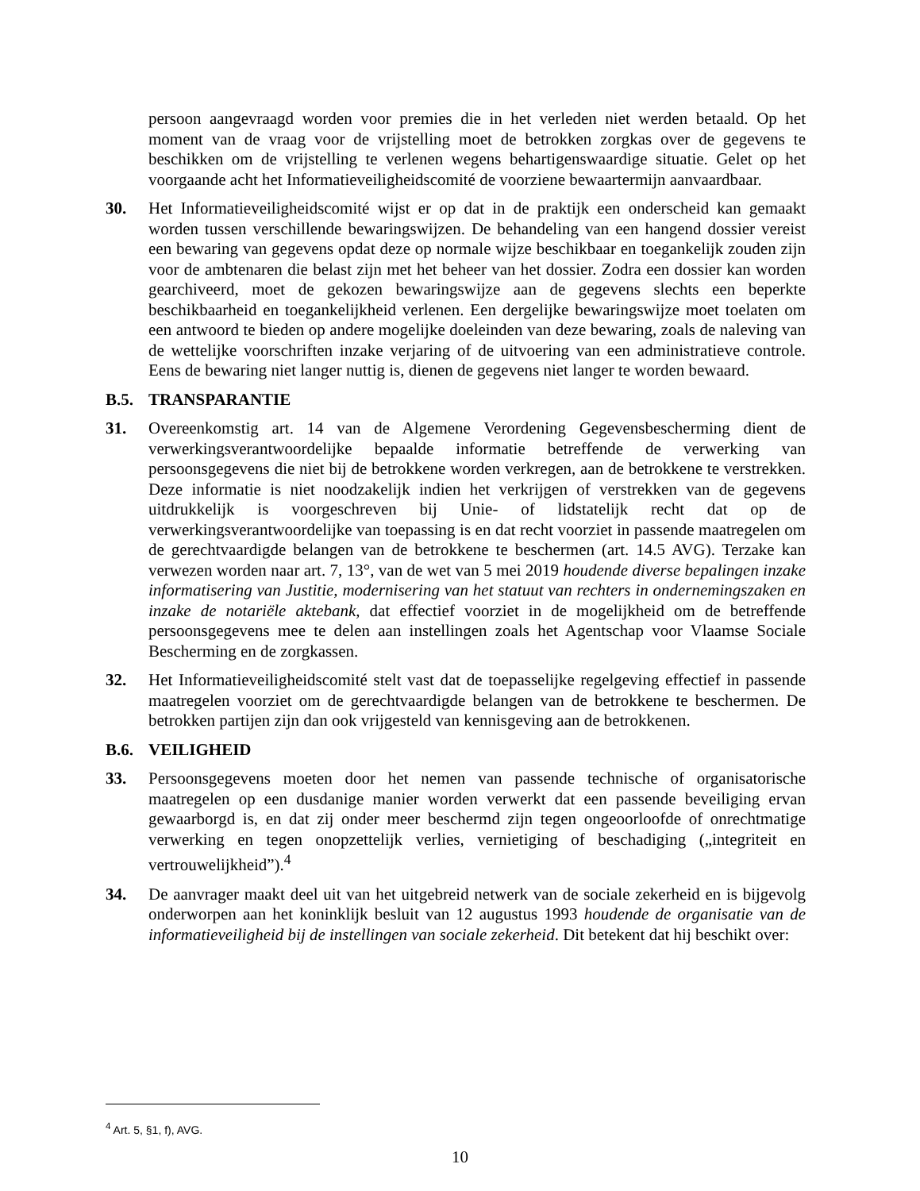persoon aangevraagd worden voor premies die in het verleden niet werden betaald. Op het moment van de vraag voor de vrijstelling moet de betrokken zorgkas over de gegevens te beschikken om de vrijstelling te verlenen wegens behartigenswaardige situatie. Gelet op het voorgaande acht het Informatieveiligheidscomité de voorziene bewaartermijn aanvaardbaar.
30. Het Informatieveiligheidscomité wijst er op dat in de praktijk een onderscheid kan gemaakt worden tussen verschillende bewaringswijzen. De behandeling van een hangend dossier vereist een bewaring van gegevens opdat deze op normale wijze beschikbaar en toegankelijk zouden zijn voor de ambtenaren die belast zijn met het beheer van het dossier. Zodra een dossier kan worden gearchiveerd, moet de gekozen bewaringswijze aan de gegevens slechts een beperkte beschikbaarheid en toegankelijkheid verlenen. Een dergelijke bewaringswijze moet toelaten om een antwoord te bieden op andere mogelijke doeleinden van deze bewaring, zoals de naleving van de wettelijke voorschriften inzake verjaring of de uitvoering van een administratieve controle. Eens de bewaring niet langer nuttig is, dienen de gegevens niet langer te worden bewaard.
B.5. TRANSPARANTIE
31. Overeenkomstig art. 14 van de Algemene Verordening Gegevensbescherming dient de verwerkingsverantwoordelijke bepaalde informatie betreffende de verwerking van persoonsgegevens die niet bij de betrokkene worden verkregen, aan de betrokkene te verstrekken. Deze informatie is niet noodzakelijk indien het verkrijgen of verstrekken van de gegevens uitdrukkelijk is voorgeschreven bij Unie- of lidstatelijk recht dat op de verwerkingsverantwoordelijke van toepassing is en dat recht voorziet in passende maatregelen om de gerechtvaardigde belangen van de betrokkene te beschermen (art. 14.5 AVG). Terzake kan verwezen worden naar art. 7, 13°, van de wet van 5 mei 2019 houdende diverse bepalingen inzake informatisering van Justitie, modernisering van het statuut van rechters in ondernemingszaken en inzake de notariële aktebank, dat effectief voorziet in de mogelijkheid om de betreffende persoonsgegevens mee te delen aan instellingen zoals het Agentschap voor Vlaamse Sociale Bescherming en de zorgkassen.
32. Het Informatieveiligheidscomité stelt vast dat de toepasselijke regelgeving effectief in passende maatregelen voorziet om de gerechtvaardigde belangen van de betrokkene te beschermen. De betrokken partijen zijn dan ook vrijgesteld van kennisgeving aan de betrokkenen.
B.6. VEILIGHEID
33. Persoonsgegevens moeten door het nemen van passende technische of organisatorische maatregelen op een dusdanige manier worden verwerkt dat een passende beveiliging ervan gewaarborgd is, en dat zij onder meer beschermd zijn tegen ongeoorloofde of onrechtmatige verwerking en tegen onopzettelijk verlies, vernietiging of beschadiging („integriteit en vertrouwelijkheid”).<sup>4</sup>
34. De aanvrager maakt deel uit van het uitgebreid netwerk van de sociale zekerheid en is bijgevolg onderworpen aan het koninklijk besluit van 12 augustus 1993 houdende de organisatie van de informatieveiligheid bij de instellingen van sociale zekerheid. Dit betekent dat hij beschikt over:
<sup>4</sup> Art. 5, §1, f), AVG.
10